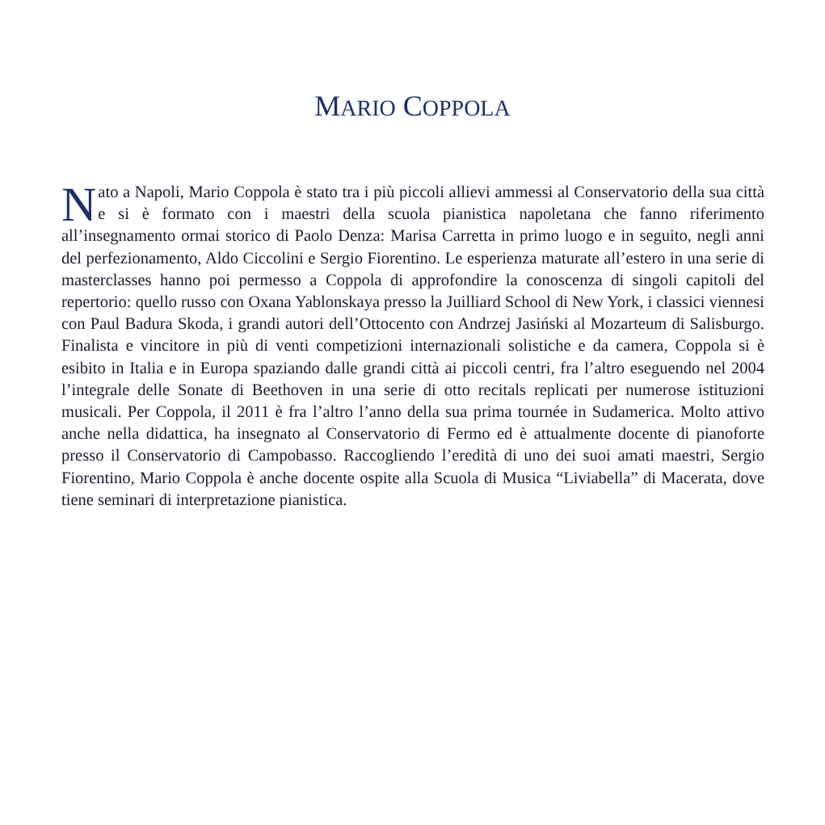MARIO COPPOLA
Nato a Napoli, Mario Coppola è stato tra i più piccoli allievi ammessi al Conservatorio della sua città e si è formato con i maestri della scuola pianistica napoletana che fanno riferimento all’insegnamento ormai storico di Paolo Denza: Marisa Carretta in primo luogo e in seguito, negli anni del perfezionamento, Aldo Ciccolini e Sergio Fiorentino. Le esperienza maturate all’estero in una serie di masterclasses hanno poi permesso a Coppola di approfondire la conoscenza di singoli capitoli del repertorio: quello russo con Oxana Yablonskaya presso la Juilliard School di New York, i classici viennesi con Paul Badura Skoda, i grandi autori dell’Ottocento con Andrzej Jasiński al Mozarteum di Salisburgo. Finalista e vincitore in più di venti competizioni internazionali solistiche e da camera, Coppola si è esibito in Italia e in Europa spaziando dalle grandi città ai piccoli centri, fra l’altro eseguendo nel 2004 l’integrale delle Sonate di Beethoven in una serie di otto recitals replicati per numerose istituzioni musicali. Per Coppola, il 2011 è fra l’altro l’anno della sua prima tournée in Sudamerica. Molto attivo anche nella didattica, ha insegnato al Conservatorio di Fermo ed è attualmente docente di pianoforte presso il Conservatorio di Campobasso. Raccogliendo l’eredità di uno dei suoi amati maestri, Sergio Fiorentino, Mario Coppola è anche docente ospite alla Scuola di Musica “Liviabella” di Macerata, dove tiene seminari di interpretazione pianistica.